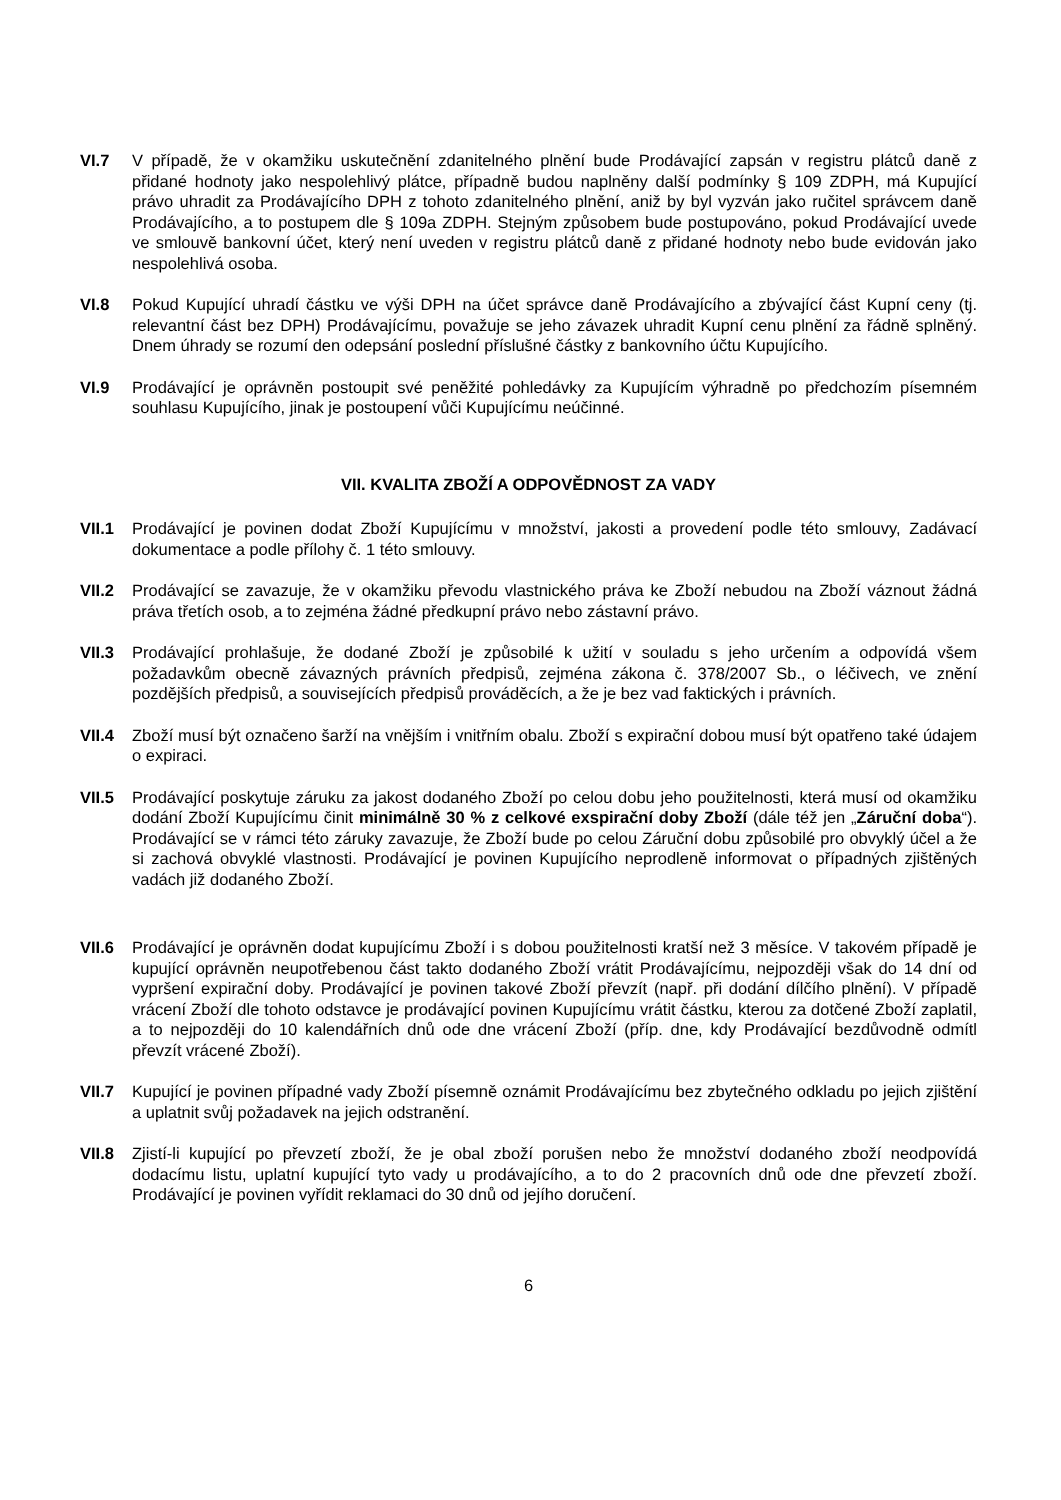VI.7 V případě, že v okamžiku uskutečnění zdanitelného plnění bude Prodávající zapsán v registru plátců daně z přidané hodnoty jako nespolehlivý plátce, případně budou naplněny další podmínky § 109 ZDPH, má Kupující právo uhradit za Prodávajícího DPH z tohoto zdanitelného plnění, aniž by byl vyzván jako ručitel správcem daně Prodávajícího, a to postupem dle § 109a ZDPH. Stejným způsobem bude postupováno, pokud Prodávající uvede ve smlouvě bankovní účet, který není uveden v registru plátců daně z přidané hodnoty nebo bude evidován jako nespolehlivá osoba.
VI.8 Pokud Kupující uhradí částku ve výši DPH na účet správce daně Prodávajícího a zbývající část Kupní ceny (tj. relevantní část bez DPH) Prodávajícímu, považuje se jeho závazek uhradit Kupní cenu plnění za řádně splněný. Dnem úhrady se rozumí den odepsání poslední příslušné částky z bankovního účtu Kupujícího.
VI.9 Prodávající je oprávněn postoupit své peněžité pohledávky za Kupujícím výhradně po předchozím písemném souhlasu Kupujícího, jinak je postoupení vůči Kupujícímu neúčinné.
VII. KVALITA ZBOŽÍ A ODPOVĚDNOST ZA VADY
VII.1 Prodávající je povinen dodat Zboží Kupujícímu v množství, jakosti a provedení podle této smlouvy, Zadávací dokumentace a podle přílohy č. 1 této smlouvy.
VII.2 Prodávající se zavazuje, že v okamžiku převodu vlastnického práva ke Zboží nebudou na Zboží váznout žádná práva třetích osob, a to zejména žádné předkupní právo nebo zástavní právo.
VII.3 Prodávající prohlašuje, že dodané Zboží je způsobilé k užití v souladu s jeho určením a odpovídá všem požadavkům obecně závazných právních předpisů, zejména zákona č. 378/2007 Sb., o léčivech, ve znění pozdějších předpisů, a souvisejících předpisů prováděcích, a že je bez vad faktických i právních.
VII.4 Zboží musí být označeno šarží na vnějším i vnitřním obalu. Zboží s expirační dobou musí být opatřeno také údajem o expiraci.
VII.5 Prodávající poskytuje záruku za jakost dodaného Zboží po celou dobu jeho použitelnosti, která musí od okamžiku dodání Zboží Kupujícímu činit minimálně 30 % z celkové exspirační doby Zboží (dále též jen „Záruční doba“). Prodávající se v rámci této záruky zavazuje, že Zboží bude po celou Záruční dobu způsobilé pro obvyklý účel a že si zachová obvyklé vlastnosti. Prodávající je povinen Kupujícího neprodleně informovat o případných zjištěných vadách již dodaného Zboží.
VII.6 Prodávající je oprávněn dodat kupujícímu Zboží i s dobou použitelnosti kratší než 3 měsíce. V takovém případě je kupující oprávněn neupotřebenou část takto dodaného Zboží vrátit Prodávajícímu, nejpozději však do 14 dní od vypršení expirační doby. Prodávající je povinen takové Zboží převzít (např. při dodání dílčího plnění). V případě vrácení Zboží dle tohoto odstavce je prodávající povinen Kupujícímu vrátit částku, kterou za dotčené Zboží zaplatil, a to nejpozději do 10 kalendářních dnů ode dne vrácení Zboží (příp. dne, kdy Prodávající bezdůvodně odmítl převzít vrácené Zboží).
VII.7 Kupující je povinen případné vady Zboží písemně oznámit Prodávajícímu bez zbytečného odkladu po jejich zjištění a uplatnit svůj požadavek na jejich odstranění.
VII.8 Zjistí-li kupující po převzetí zboží, že je obal zboží porušen nebo že množství dodaného zboží neodpovídá dodacímu listu, uplatní kupující tyto vady u prodávajícího, a to do 2 pracovních dnů ode dne převzetí zboží. Prodávající je povinen vyřídit reklamaci do 30 dnů od jejího doručení.
6